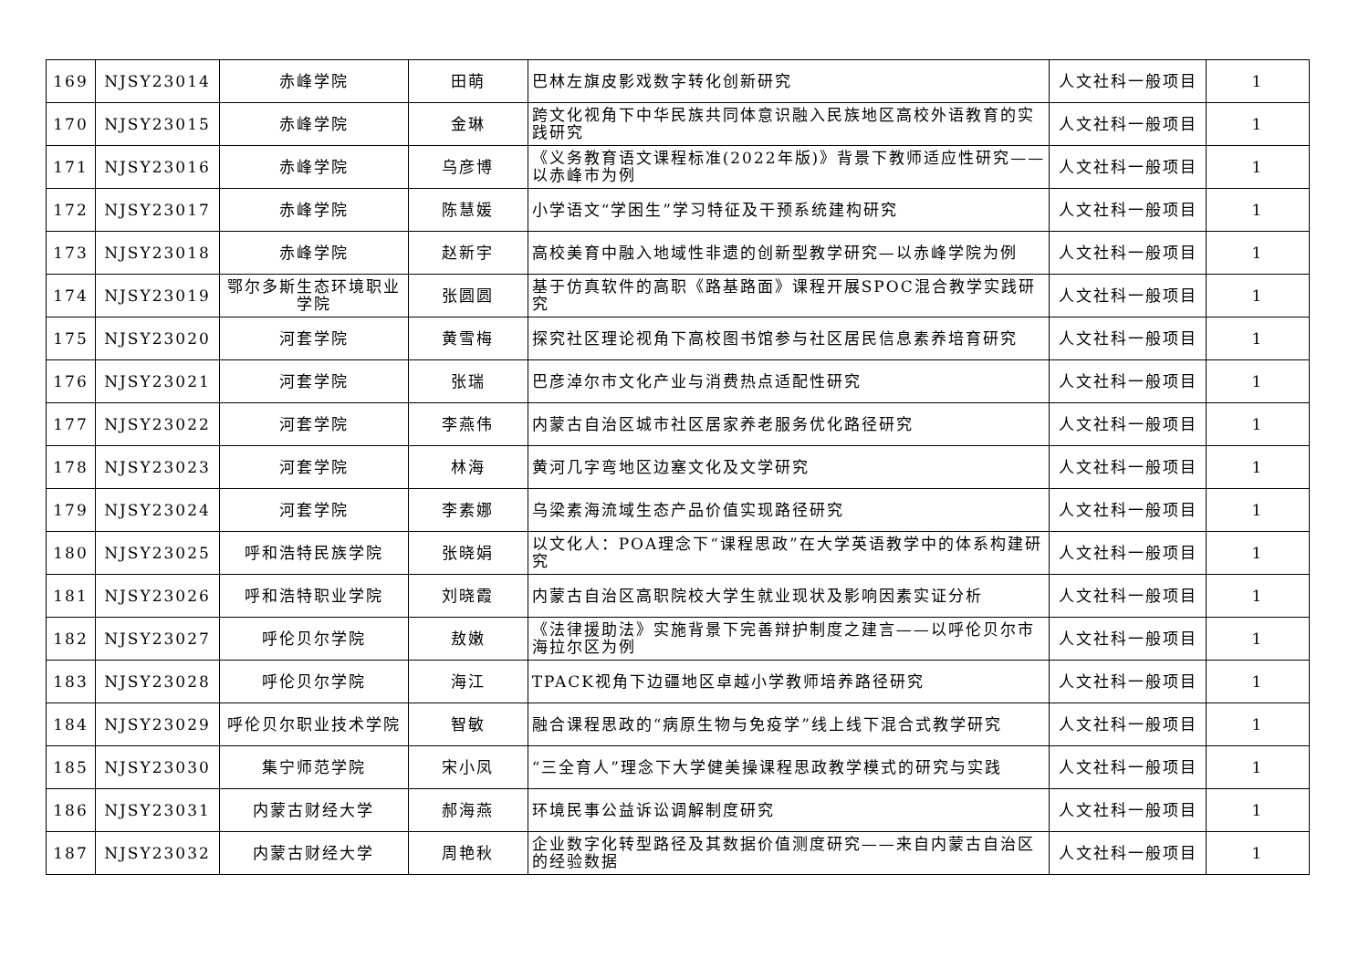| 169 | NJSY23014 | 赤峰学院 | 田萌 | 巴林左旗皮影戏数字转化创新研究 | 人文社科一般项目 | 1 |
| 170 | NJSY23015 | 赤峰学院 | 金琳 | 跨文化视角下中华民族共同体意识融入民族地区高校外语教育的实践研究 | 人文社科一般项目 | 1 |
| 171 | NJSY23016 | 赤峰学院 | 乌彦博 | 《义务教育语文课程标准(2022年版)》背景下教师适应性研究——以赤峰市为例 | 人文社科一般项目 | 1 |
| 172 | NJSY23017 | 赤峰学院 | 陈慧媛 | 小学语文“学困生”学习特征及干预系统建构研究 | 人文社科一般项目 | 1 |
| 173 | NJSY23018 | 赤峰学院 | 赵新宇 | 高校美育中融入地域性非遗的创新型教学研究—以赤峰学院为例 | 人文社科一般项目 | 1 |
| 174 | NJSY23019 | 鄂尔多斯生态环境职业学院 | 张圆圆 | 基于仿真软件的高职《路基路面》课程开展SPOC混合教学实践研究 | 人文社科一般项目 | 1 |
| 175 | NJSY23020 | 河套学院 | 黄雪梅 | 探究社区理论视角下高校图书馆参与社区居民信息素养培育研究 | 人文社科一般项目 | 1 |
| 176 | NJSY23021 | 河套学院 | 张瑞 | 巴彦淖尔市文化产业与消费热点适配性研究 | 人文社科一般项目 | 1 |
| 177 | NJSY23022 | 河套学院 | 李燕伟 | 内蒙古自治区城市社区居家养老服务优化路径研究 | 人文社科一般项目 | 1 |
| 178 | NJSY23023 | 河套学院 | 林海 | 黄河几字弯地区边塞文化及文学研究 | 人文社科一般项目 | 1 |
| 179 | NJSY23024 | 河套学院 | 李素娜 | 乌梁素海流域生态产品价值实现路径研究 | 人文社科一般项目 | 1 |
| 180 | NJSY23025 | 呼和浩特民族学院 | 张晓娟 | 以文化人：POA理念下“课程思政”在大学英语教学中的体系构建研究 | 人文社科一般项目 | 1 |
| 181 | NJSY23026 | 呼和浩特职业学院 | 刘晓霞 | 内蒙古自治区高职院校大学生就业现状及影响因素实证分析 | 人文社科一般项目 | 1 |
| 182 | NJSY23027 | 呼伦贝尔学院 | 敖嫩 | 《法律援助法》实施背景下完善辩护制度之建言——以呼伦贝尔市海拉尔区为例 | 人文社科一般项目 | 1 |
| 183 | NJSY23028 | 呼伦贝尔学院 | 海江 | TPACK视角下边疆地区卓越小学教师培养路径研究 | 人文社科一般项目 | 1 |
| 184 | NJSY23029 | 呼伦贝尔职业技术学院 | 智敏 | 融合课程思政的“病原生物与免疫学”线上线下混合式教学研究 | 人文社科一般项目 | 1 |
| 185 | NJSY23030 | 集宁师范学院 | 宋小凤 | “三全育人”理念下大学健美操课程思政教学模式的研究与实践 | 人文社科一般项目 | 1 |
| 186 | NJSY23031 | 内蒙古财经大学 | 郝海燕 | 环境民事公益诉讼调解制度研究 | 人文社科一般项目 | 1 |
| 187 | NJSY23032 | 内蒙古财经大学 | 周艳秋 | 企业数字化转型路径及其数据价值测度研究——来自内蒙古自治区的经验数据 | 人文社科一般项目 | 1 |